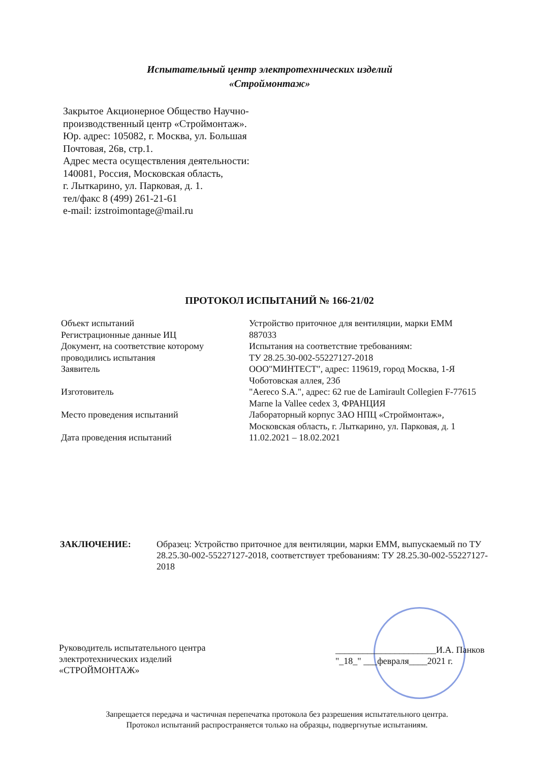Испытательный центр электротехнических изделий
«Строймонтаж»
Закрытое Акционерное Общество Научно-
производственный центр «Строймонтаж».
Юр. адрес: 105082, г. Москва, ул. Большая
Почтовая, 26в, стр.1.
Адрес места осуществления деятельности:
140081, Россия, Московская область,
г. Лыткарино, ул. Парковая, д. 1.
тел/факс 8 (499) 261-21-61
e-mail: izstroimontage@mail.ru
ПРОТОКОЛ ИСПЫТАНИЙ № 166-21/02
| Объект испытаний Регистрационные данные ИЦ | Устройство приточное для вентиляции, марки ЕММ 887033 |
| Документ, на соответствие которому проводились испытания | Испытания на соответствие требованиям: ТУ 28.25.30-002-55227127-2018 |
| Заявитель | ООО"МИНТЕСТ", адрес: 119619, город Москва, 1-Я Чоботовская аллея, 23б |
| Изготовитель | "Aereco S.A.", адрес: 62 rue de Lamirault Collegien F-77615 Marne la Vallee cedex 3, ФРАНЦИЯ |
| Место проведения испытаний | Лабораторный корпус ЗАО НПЦ «Строймонтаж», Московская область, г. Лыткарино, ул. Парковая, д. 1 |
| Дата проведения испытаний | 11.02.2021 – 18.02.2021 |
ЗАКЛЮЧЕНИЕ: Образец: Устройство приточное для вентиляции, марки ЕММ, выпускаемый по ТУ 28.25.30-002-55227127-2018, соответствует требованиям: ТУ 28.25.30-002-55227127-2018
Руководитель испытательного центра
электротехнических изделий
«СТРОЙМОНТАЖ»
______________________И.А. Панков
"_18_" ___февраля____2021 г.
Запрещается передача и частичная перепечатка протокола без разрешения испытательного центра.
Протокол испытаний распространяется только на образцы, подвергнутые испытаниям.